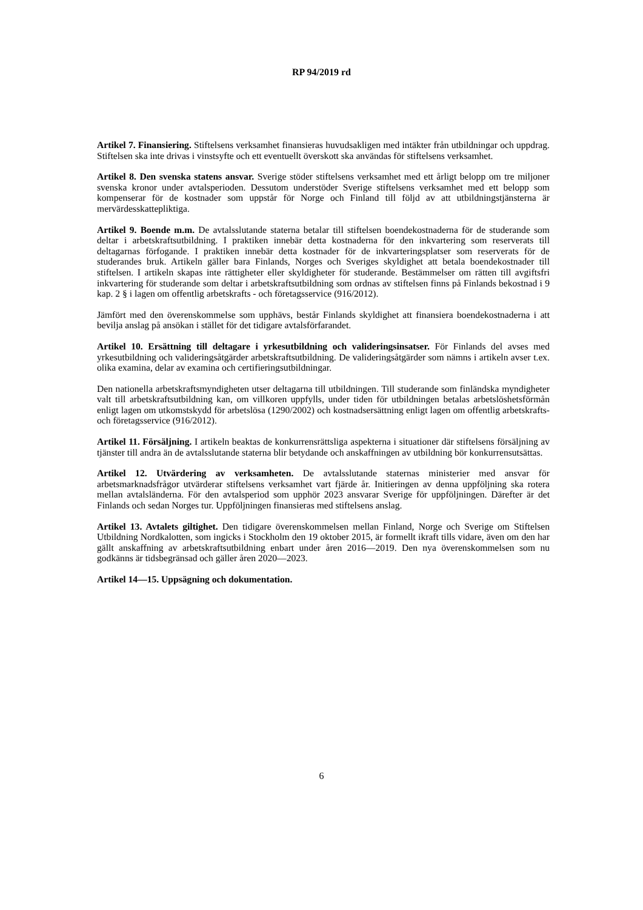RP 94/2019 rd
Artikel 7. Finansiering. Stiftelsens verksamhet finansieras huvudsakligen med intäkter från utbildningar och uppdrag. Stiftelsen ska inte drivas i vinstsyfte och ett eventuellt överskott ska användas för stiftelsens verksamhet.
Artikel 8. Den svenska statens ansvar. Sverige stöder stiftelsens verksamhet med ett årligt belopp om tre miljoner svenska kronor under avtalsperioden. Dessutom understöder Sverige stiftelsens verksamhet med ett belopp som kompenserar för de kostnader som uppstår för Norge och Finland till följd av att utbildningstjänsterna är mervärdesskattepliktiga.
Artikel 9. Boende m.m. De avtalsslutande staterna betalar till stiftelsen boendekostnaderna för de studerande som deltar i arbetskraftsutbildning. I praktiken innebär detta kostnaderna för den inkvartering som reserverats till deltagarnas förfogande. I praktiken innebär detta kostnader för de inkvarteringsplatser som reserverats för de studerandes bruk. Artikeln gäller bara Finlands, Norges och Sveriges skyldighet att betala boendekostnader till stiftelsen. I artikeln skapas inte rättigheter eller skyldigheter för studerande. Bestämmelser om rätten till avgiftsfri inkvartering för studerande som deltar i arbetskraftsutbildning som ordnas av stiftelsen finns på Finlands bekostnad i 9 kap. 2 § i lagen om offentlig arbetskrafts - och företagsservice (916/2012).
Jämfört med den överenskommelse som upphävs, består Finlands skyldighet att finansiera boendekostnaderna i att bevilja anslag på ansökan i stället för det tidigare avtalsförfarandet.
Artikel 10. Ersättning till deltagare i yrkesutbildning och valideringsinsatser. För Finlands del avses med yrkesutbildning och valideringsåtgärder arbetskraftsutbildning. De valideringsåtgärder som nämns i artikeln avser t.ex. olika examina, delar av examina och certifieringsutbildningar.
Den nationella arbetskraftsmyndigheten utser deltagarna till utbildningen. Till studerande som finländska myndigheter valt till arbetskraftsutbildning kan, om villkoren uppfylls, under tiden för utbildningen betalas arbetslöshetsförmån enligt lagen om utkomstskydd för arbetslösa (1290/2002) och kostnadsersättning enligt lagen om offentlig arbetskrafts- och företagsservice (916/2012).
Artikel 11. Försäljning. I artikeln beaktas de konkurrensrättsliga aspekterna i situationer där stiftelsens försäljning av tjänster till andra än de avtalsslutande staterna blir betydande och anskaffningen av utbildning bör konkurrensutsättas.
Artikel 12. Utvärdering av verksamheten. De avtalsslutande staternas ministerier med ansvar för arbetsmarknadsfrågor utvärderar stiftelsens verksamhet vart fjärde år. Initieringen av denna uppföljning ska rotera mellan avtalsländerna. För den avtalsperiod som upphör 2023 ansvarar Sverige för uppföljningen. Därefter är det Finlands och sedan Norges tur. Uppföljningen finansieras med stiftelsens anslag.
Artikel 13. Avtalets giltighet. Den tidigare överenskommelsen mellan Finland, Norge och Sverige om Stiftelsen Utbildning Nordkalotten, som ingicks i Stockholm den 19 oktober 2015, är formellt ikraft tills vidare, även om den har gällt anskaffning av arbetskraftsutbildning enbart under åren 2016—2019. Den nya överenskommelsen som nu godkänns är tidsbegränsad och gäller åren 2020—2023.
Artikel 14—15. Uppsägning och dokumentation.
6